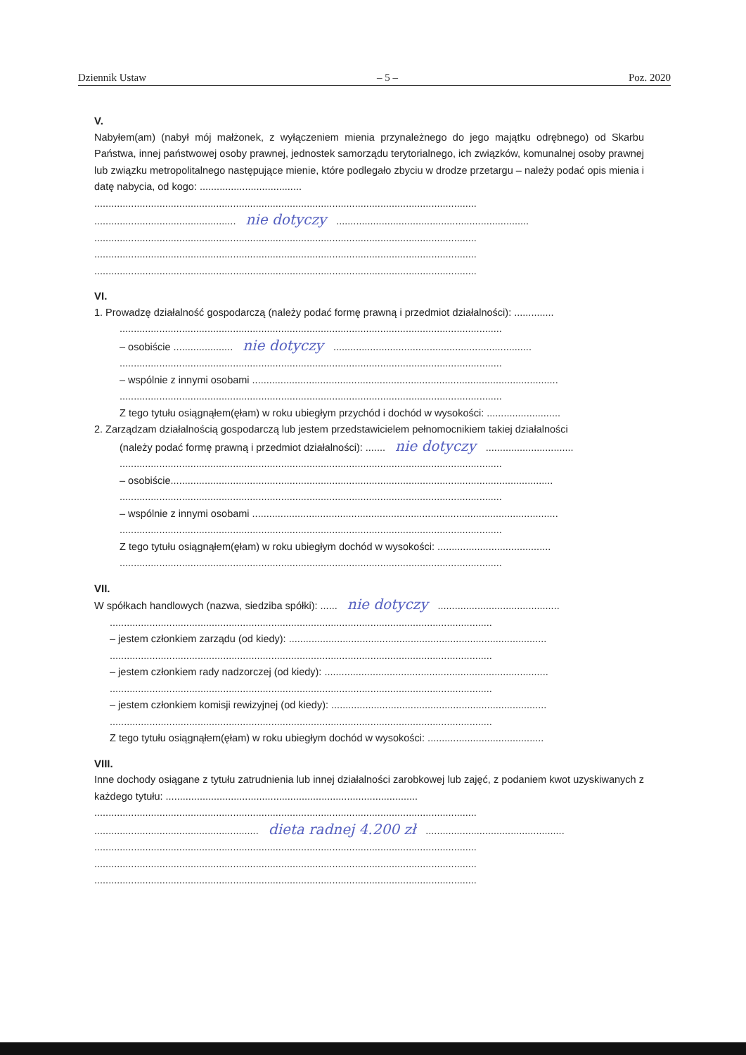Dziennik Ustaw – 5 – Poz. 2020
V.
Nabyłem(am) (nabył mój małżonek, z wyłączeniem mienia przynależnego do jego majątku odrębnego) od Skarbu Państwa, innej państwowej osoby prawnej, jednostek samorządu terytorialnego, ich związków, komunalnej osoby prawnej lub związku metropolitalnego następujące mienie, które podlegało zbyciu w drodze przetargu – należy podać opis mienia i datę nabycia, od kogo: ....................................
.......................................................................................................................................
.................................................. nie dotyczy ....................................................................
.......................................................................................................................................
.......................................................................................................................................
.......................................................................................................................................
VI.
1. Prowadzę działalność gospodarczą (należy podać formę prawną i przedmiot działalności): ..............
.......................................................................................................................................
– osobiście ..................... nie dotyczy ......................................................................
.......................................................................................................................................
– wspólnie z innymi osobami ............................................................................................................
.......................................................................................................................................
Z tego tytułu osiągnąłem(ęłam) w roku ubiegłym przychód i dochód w wysokości: ..........................
2. Zarządzam działalnością gospodarczą lub jestem przedstawicielem pełnomocnikiem takiej działalności
(należy podać formę prawną i przedmiot działalności): ....... nie dotyczy ...............................
.......................................................................................................................................
– osobiście.......................................................................................................................................
.......................................................................................................................................
– wspólnie z innymi osobami ............................................................................................................
.......................................................................................................................................
Z tego tytułu osiągnąłem(ęłam) w roku ubiegłym dochód w wysokości: ........................................
.......................................................................................................................................
VII.
W spółkach handlowych (nazwa, siedziba spółki): ...... nie dotyczy ...........................................
.......................................................................................................................................
– jestem członkiem zarządu (od kiedy): ...........................................................................................
.......................................................................................................................................
– jestem członkiem rady nadzorczej (od kiedy): ...............................................................................
.......................................................................................................................................
– jestem członkiem komisji rewizyjnej (od kiedy): ............................................................................
.......................................................................................................................................
Z tego tytułu osiągnąłem(ęłam) w roku ubiegłym dochód w wysokości: .........................................
VIII.
Inne dochody osiągane z tytułu zatrudnienia lub innej działalności zarobkowej lub zajęć, z podaniem kwot uzyskiwanych z każdego tytułu: .........................................................................................
.......................................................................................................................................
.......................................................... dieta radnej 4.200 zł .................................................
.......................................................................................................................................
.......................................................................................................................................
.......................................................................................................................................